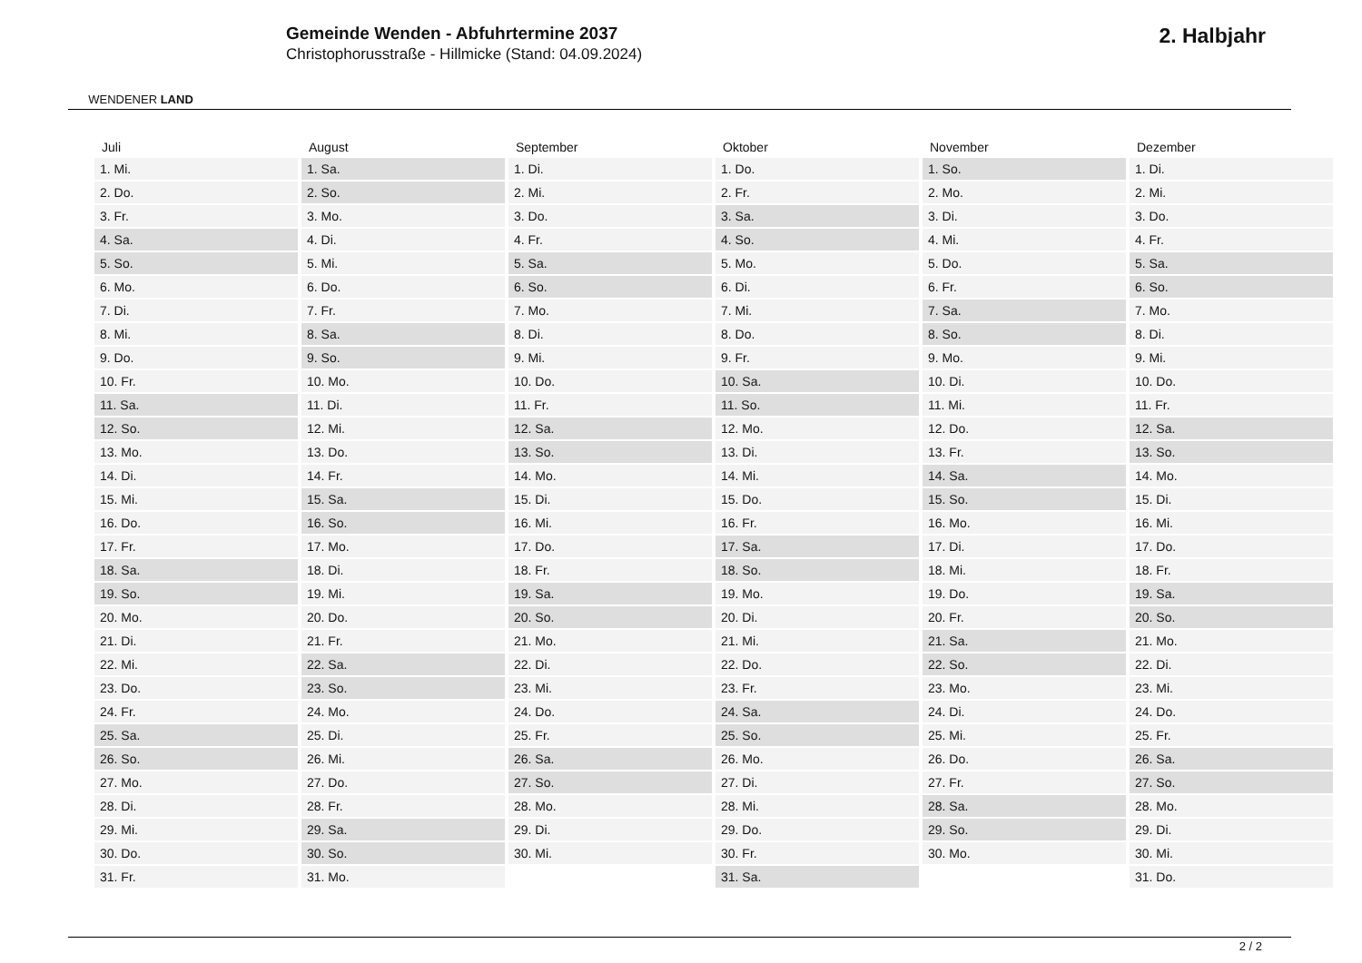WENDENER LAND
Gemeinde Wenden - Abfuhrtermine 2037
Christophorusstraße - Hillmicke (Stand: 04.09.2024)
2. Halbjahr
| Juli | August | September | Oktober | November | Dezember |
| --- | --- | --- | --- | --- | --- |
| 1. Mi. | 1. Sa. | 1. Di. | 1. Do. | 1. So. | 1. Di. |
| 2. Do. | 2. So. | 2. Mi. | 2. Fr. | 2. Mo. | 2. Mi. |
| 3. Fr. | 3. Mo. | 3. Do. | 3. Sa. | 3. Di. | 3. Do. |
| 4. Sa. | 4. Di. | 4. Fr. | 4. So. | 4. Mi. | 4. Fr. |
| 5. So. | 5. Mi. | 5. Sa. | 5. Mo. | 5. Do. | 5. Sa. |
| 6. Mo. | 6. Do. | 6. So. | 6. Di. | 6. Fr. | 6. So. |
| 7. Di. | 7. Fr. | 7. Mo. | 7. Mi. | 7. Sa. | 7. Mo. |
| 8. Mi. | 8. Sa. | 8. Di. | 8. Do. | 8. So. | 8. Di. |
| 9. Do. | 9. So. | 9. Mi. | 9. Fr. | 9. Mo. | 9. Mi. |
| 10. Fr. | 10. Mo. | 10. Do. | 10. Sa. | 10. Di. | 10. Do. |
| 11. Sa. | 11. Di. | 11. Fr. | 11. So. | 11. Mi. | 11. Fr. |
| 12. So. | 12. Mi. | 12. Sa. | 12. Mo. | 12. Do. | 12. Sa. |
| 13. Mo. | 13. Do. | 13. So. | 13. Di. | 13. Fr. | 13. So. |
| 14. Di. | 14. Fr. | 14. Mo. | 14. Mi. | 14. Sa. | 14. Mo. |
| 15. Mi. | 15. Sa. | 15. Di. | 15. Do. | 15. So. | 15. Di. |
| 16. Do. | 16. So. | 16. Mi. | 16. Fr. | 16. Mo. | 16. Mi. |
| 17. Fr. | 17. Mo. | 17. Do. | 17. Sa. | 17. Di. | 17. Do. |
| 18. Sa. | 18. Di. | 18. Fr. | 18. So. | 18. Mi. | 18. Fr. |
| 19. So. | 19. Mi. | 19. Sa. | 19. Mo. | 19. Do. | 19. Sa. |
| 20. Mo. | 20. Do. | 20. So. | 20. Di. | 20. Fr. | 20. So. |
| 21. Di. | 21. Fr. | 21. Mo. | 21. Mi. | 21. Sa. | 21. Mo. |
| 22. Mi. | 22. Sa. | 22. Di. | 22. Do. | 22. So. | 22. Di. |
| 23. Do. | 23. So. | 23. Mi. | 23. Fr. | 23. Mo. | 23. Mi. |
| 24. Fr. | 24. Mo. | 24. Do. | 24. Sa. | 24. Di. | 24. Do. |
| 25. Sa. | 25. Di. | 25. Fr. | 25. So. | 25. Mi. | 25. Fr. |
| 26. So. | 26. Mi. | 26. Sa. | 26. Mo. | 26. Do. | 26. Sa. |
| 27. Mo. | 27. Do. | 27. So. | 27. Di. | 27. Fr. | 27. So. |
| 28. Di. | 28. Fr. | 28. Mo. | 28. Mi. | 28. Sa. | 28. Mo. |
| 29. Mi. | 29. Sa. | 29. Di. | 29. Do. | 29. So. | 29. Di. |
| 30. Do. | 30. So. | 30. Mi. | 30. Fr. | 30. Mo. | 30. Mi. |
| 31. Fr. | 31. Mo. | | 31. Sa. | | 31. Do. |
2 / 2